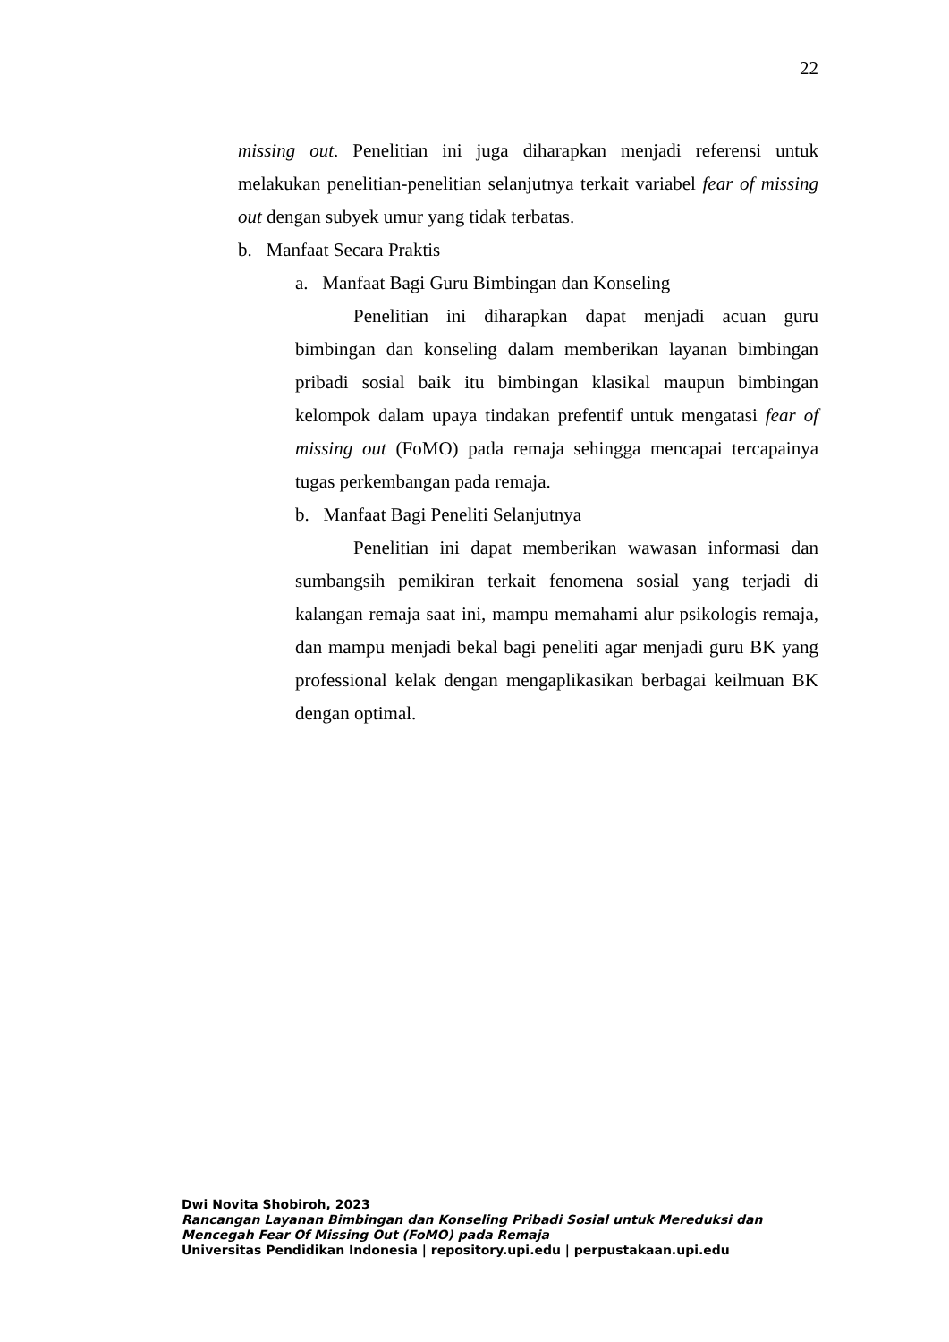22
missing out. Penelitian ini juga diharapkan menjadi referensi untuk melakukan penelitian-penelitian selanjutnya terkait variabel fear of missing out dengan subyek umur yang tidak terbatas.
b. Manfaat Secara Praktis
a. Manfaat Bagi Guru Bimbingan dan Konseling
Penelitian ini diharapkan dapat menjadi acuan guru bimbingan dan konseling dalam memberikan layanan bimbingan pribadi sosial baik itu bimbingan klasikal maupun bimbingan kelompok dalam upaya tindakan prefentif untuk mengatasi fear of missing out (FoMO) pada remaja sehingga mencapai tercapainya tugas perkembangan pada remaja.
b. Manfaat Bagi Peneliti Selanjutnya
Penelitian ini dapat memberikan wawasan informasi dan sumbangsih pemikiran terkait fenomena sosial yang terjadi di kalangan remaja saat ini, mampu memahami alur psikologis remaja, dan mampu menjadi bekal bagi peneliti agar menjadi guru BK yang professional kelak dengan mengaplikasikan berbagai keilmuan BK dengan optimal.
Dwi Novita Shobiroh, 2023
Rancangan Layanan Bimbingan dan Konseling Pribadi Sosial untuk Mereduksi dan Mencegah Fear Of Missing Out (FoMO) pada Remaja
Universitas Pendidikan Indonesia | repository.upi.edu | perpustakaan.upi.edu